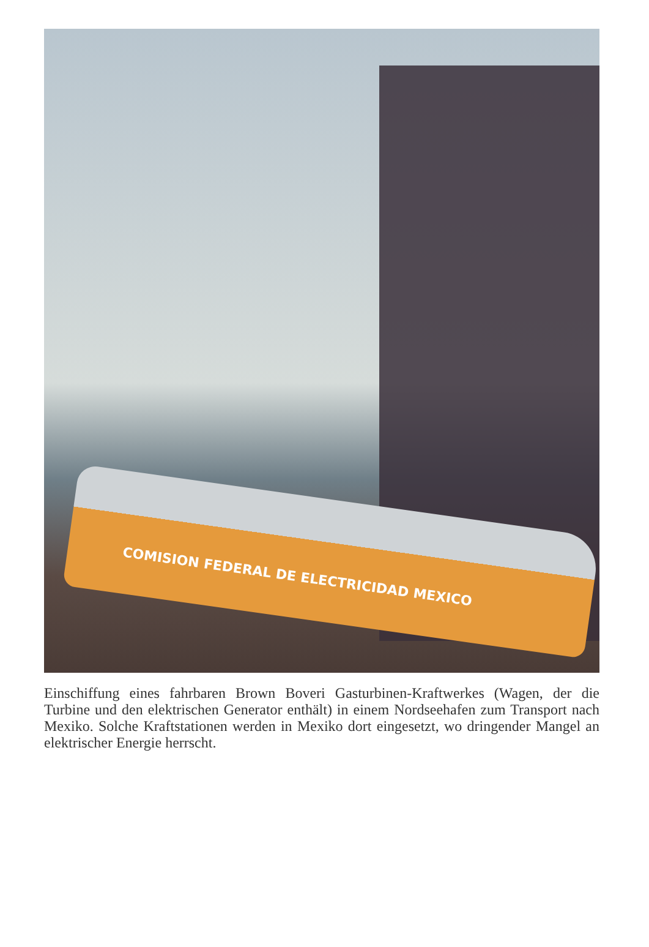COMISION FEDERAL DE ELECTRICIDAD MEXICO
Einschiffung eines fahrbaren Brown Boveri Gasturbinen-Kraftwerkes (Wagen, der die Turbine und den elektrischen Generator enthält) in einem Nordseehafen zum Transport nach Mexiko. Solche Kraftstationen werden in Mexiko dort eingesetzt, wo dringender Mangel an elektrischer Energie herrscht.